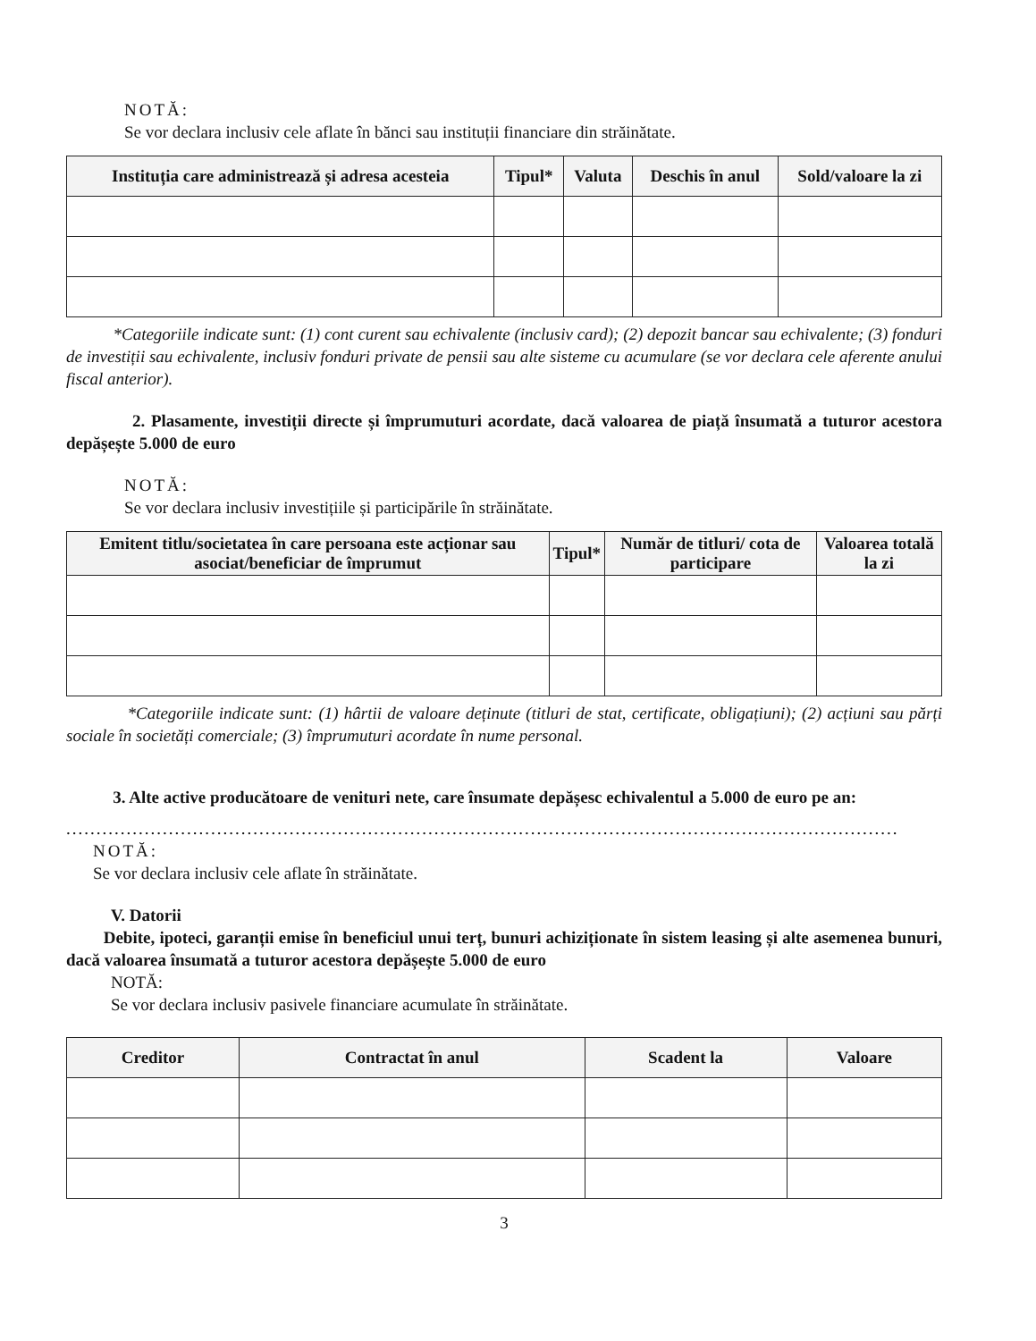NOTĂ:
Se vor declara inclusiv cele aflate în bănci sau instituții financiare din străinătate.
| Instituția care administrează și adresa acesteia | Tipul* | Valuta | Deschis în anul | Sold/valoare la zi |
| --- | --- | --- | --- | --- |
*Categoriile indicate sunt: (1) cont curent sau echivalente (inclusiv card); (2) depozit bancar sau echivalente; (3) fonduri de investiții sau echivalente, inclusiv fonduri private de pensii sau alte sisteme cu acumulare (se vor declara cele aferente anului fiscal anterior).
2. Plasamente, investiții directe și împrumuturi acordate, dacă valoarea de piață însumată a tuturor acestora depășește 5.000 de euro
NOTĂ:
Se vor declara inclusiv investițiile și participările în străinătate.
| Emitent titlu/societatea în care persoana este acționar sau asociat/beneficiar de împrumut | Tipul* | Număr de titluri/ cota de participare | Valoarea totală la zi |
| --- | --- | --- | --- |
*Categoriile indicate sunt: (1) hârtii de valoare deținute (titluri de stat, certificate, obligațiuni); (2) acțiuni sau părți sociale în societăți comerciale; (3) împrumuturi acordate în nume personal.
3. Alte active producătoare de venituri nete, care însumate depășesc echivalentul a 5.000 de euro pe an:
..........................................................................................................................................
NOTĂ:
Se vor declara inclusiv cele aflate în străinătate.
V. Datorii
Debite, ipoteci, garanții emise în beneficiul unui terț, bunuri achiziționate în sistem leasing și alte asemenea bunuri, dacă valoarea însumată a tuturor acestora depășește 5.000 de euro
NOTĂ:
Se vor declara inclusiv pasivele financiare acumulate în străinătate.
| Creditor | Contractat în anul | Scadent la | Valoare |
| --- | --- | --- | --- |
3